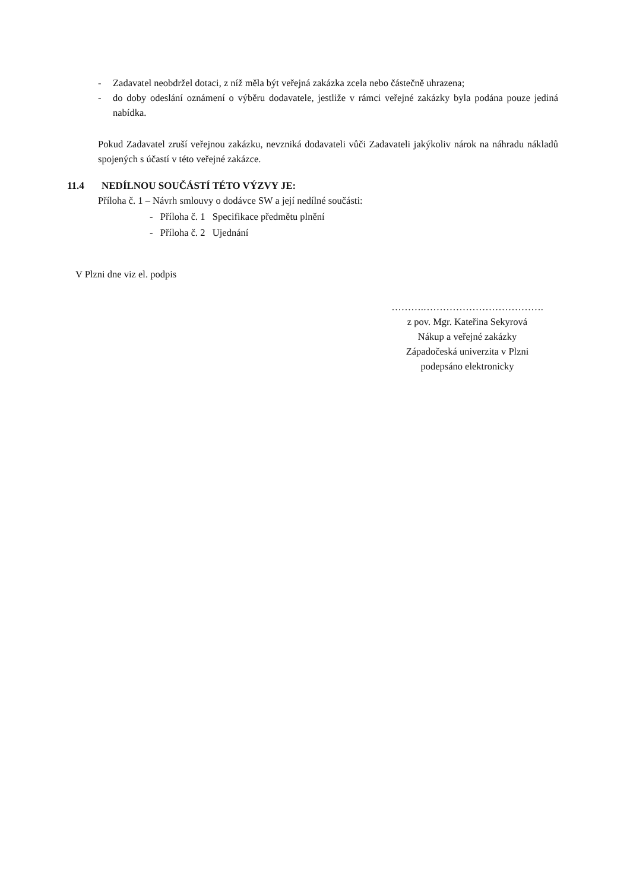- Zadavatel neobdržel dotaci, z níž měla být veřejná zakázka zcela nebo částečně uhrazena;
- do doby odeslání oznámení o výběru dodavatele, jestliže v rámci veřejné zakázky byla podána pouze jediná nabídka.
Pokud Zadavatel zruší veřejnou zakázku, nevzniká dodavateli vůči Zadavateli jakýkoliv nárok na náhradu nákladů spojených s účastí v této veřejné zakázce.
11.4 NEDÍLNOU SOUČÁSTÍ TÉTO VÝZVY JE:
Příloha č. 1 – Návrh smlouvy o dodávce SW a její nedílné součásti:
- Příloha č. 1 Specifikace předmětu plnění
- Příloha č. 2 Ujednání
V Plzni dne viz el. podpis
……….……………………………….
z pov. Mgr. Kateřina Sekyrová
Nákup a veřejné zakázky
Západočeská univerzita v Plzni
podepsáno elektronicky